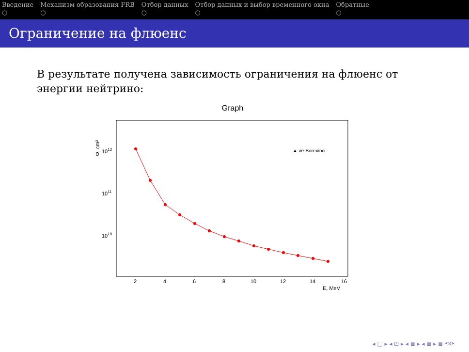Введение
○
Механизм образования FRB
○
Отбор данных
○
Отбор данных и выбор временного окна
○
Обратные
○
Ограничение на флюенс
В результате получена зависимость ограничения на флюенс от энергии нейтрино:
Graph
Φ, cm²
1012
1011
1010
2
4
6
8
10
12
14
16
E, MeV
▲ ν̄e-Borexino
◂ □ ▸ ◂ ⊡ ▸ ◂ ≣ ▸ ◂ ≣ ▸ ≣ ⟲⟳